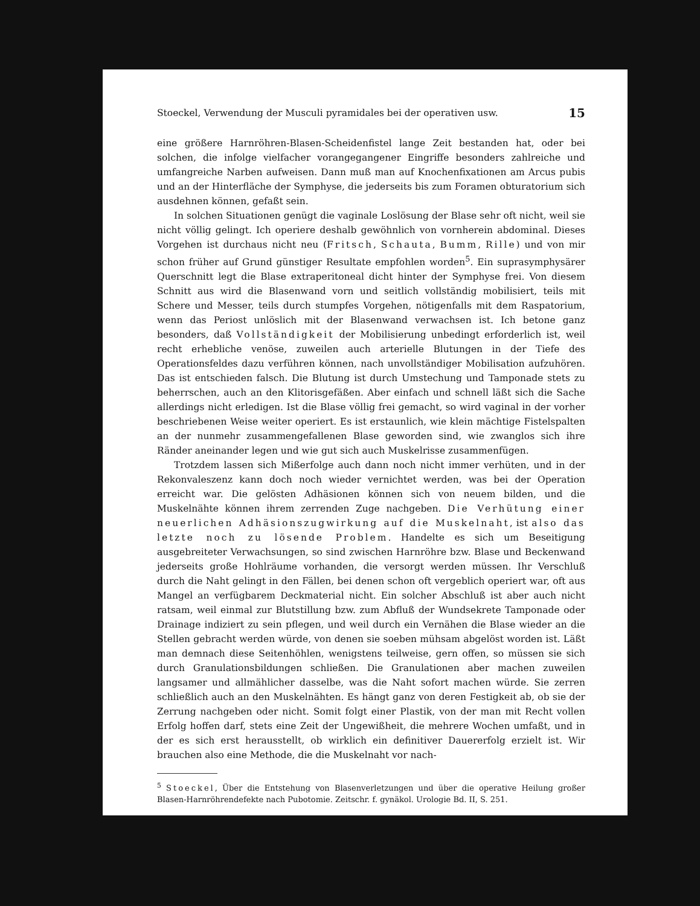Stoeckel, Verwendung der Musculi pyramidales bei der operativen usw. 15
eine größere Harnröhren-Blasen-Scheidenfistel lange Zeit bestanden hat, oder bei solchen, die infolge vielfacher vorangegangener Eingriffe besonders zahlreiche und umfangreiche Narben aufweisen. Dann muß man auf Knochenfixationen am Arcus pubis und an der Hinterfläche der Symphyse, die jederseits bis zum Foramen obturatorium sich ausdehnen können, gefaßt sein.
In solchen Situationen genügt die vaginale Loslösung der Blase sehr oft nicht, weil sie nicht völlig gelingt. Ich operiere deshalb gewöhnlich von vornherein abdominal. Dieses Vorgehen ist durchaus nicht neu (Fritsch, Schauta, Bumm, Rille) und von mir schon früher auf Grund günstiger Resultate empfohlen worden<sup>5</sup>. Ein suprasymphysärer Querschnitt legt die Blase extraperitoneal dicht hinter der Symphyse frei. Von diesem Schnitt aus wird die Blasenwand vorn und seitlich vollständig mobilisiert, teils mit Schere und Messer, teils durch stumpfes Vorgehen, nötigenfalls mit dem Raspatorium, wenn das Periost unlöslich mit der Blasenwand verwachsen ist. Ich betone ganz besonders, daß Vollständigkeit der Mobilisierung unbedingt erforderlich ist, weil recht erhebliche venöse, zuweilen auch arterielle Blutungen in der Tiefe des Operationsfeldes dazu verführen können, nach unvollständiger Mobilisation aufzuhören. Das ist entschieden falsch. Die Blutung ist durch Umstechung und Tamponade stets zu beherrschen, auch an den Klitorisgefäßen. Aber einfach und schnell läßt sich die Sache allerdings nicht erledigen. Ist die Blase völlig frei gemacht, so wird vaginal in der vorher beschriebenen Weise weiter operiert. Es ist erstaunlich, wie klein mächtige Fistelspalten an der nunmehr zusammengefallenen Blase geworden sind, wie zwanglos sich ihre Ränder aneinander legen und wie gut sich auch Muskelrisse zusammenfügen.
Trotzdem lassen sich Mißerfolge auch dann noch nicht immer verhüten, und in der Rekonvaleszenz kann doch noch wieder vernichtet werden, was bei der Operation erreicht war. Die gelösten Adhäsionen können sich von neuem bilden, und die Muskelnähte können ihrem zerrenden Zuge nachgeben. Die Verhütung einer neuerlichen Adhäsionszugwirkung auf die Muskelnaht, ist also das letzte noch zu lösende Problem. Handelte es sich um Beseitigung ausgebreiteter Verwachsungen, so sind zwischen Harnröhre bzw. Blase und Beckenwand jederseits große Hohlräume vorhanden, die versorgt werden müssen. Ihr Verschluß durch die Naht gelingt in den Fällen, bei denen schon oft vergeblich operiert war, oft aus Mangel an verfügbarem Deckmaterial nicht. Ein solcher Abschluß ist aber auch nicht ratsam, weil einmal zur Blutstillung bzw. zum Abfluß der Wundsekrete Tamponade oder Drainage indiziert zu sein pflegen, und weil durch ein Vernähen die Blase wieder an die Stellen gebracht werden würde, von denen sie soeben mühsam abgelöst worden ist. Läßt man demnach diese Seitenhöhlen, wenigstens teilweise, gern offen, so müssen sie sich durch Granulationsbildungen schließen. Die Granulationen aber machen zuweilen langsamer und allmählicher dasselbe, was die Naht sofort machen würde. Sie zerren schließlich auch an den Muskelnähten. Es hängt ganz von deren Festigkeit ab, ob sie der Zerrung nachgeben oder nicht. Somit folgt einer Plastik, von der man mit Recht vollen Erfolg hoffen darf, stets eine Zeit der Ungewißheit, die mehrere Wochen umfaßt, und in der es sich erst herausstellt, ob wirklich ein definitiver Dauererfolg erzielt ist. Wir brauchen also eine Methode, die die Muskelnaht vor nach-
<sup>5</sup> Stoeckel, Über die Entstehung von Blasenverletzungen und über die operative Heilung großer Blasen-Harnröhrendefekte nach Pubotomie. Zeitschr. f. gynäkol. Urologie Bd. II, S. 251.